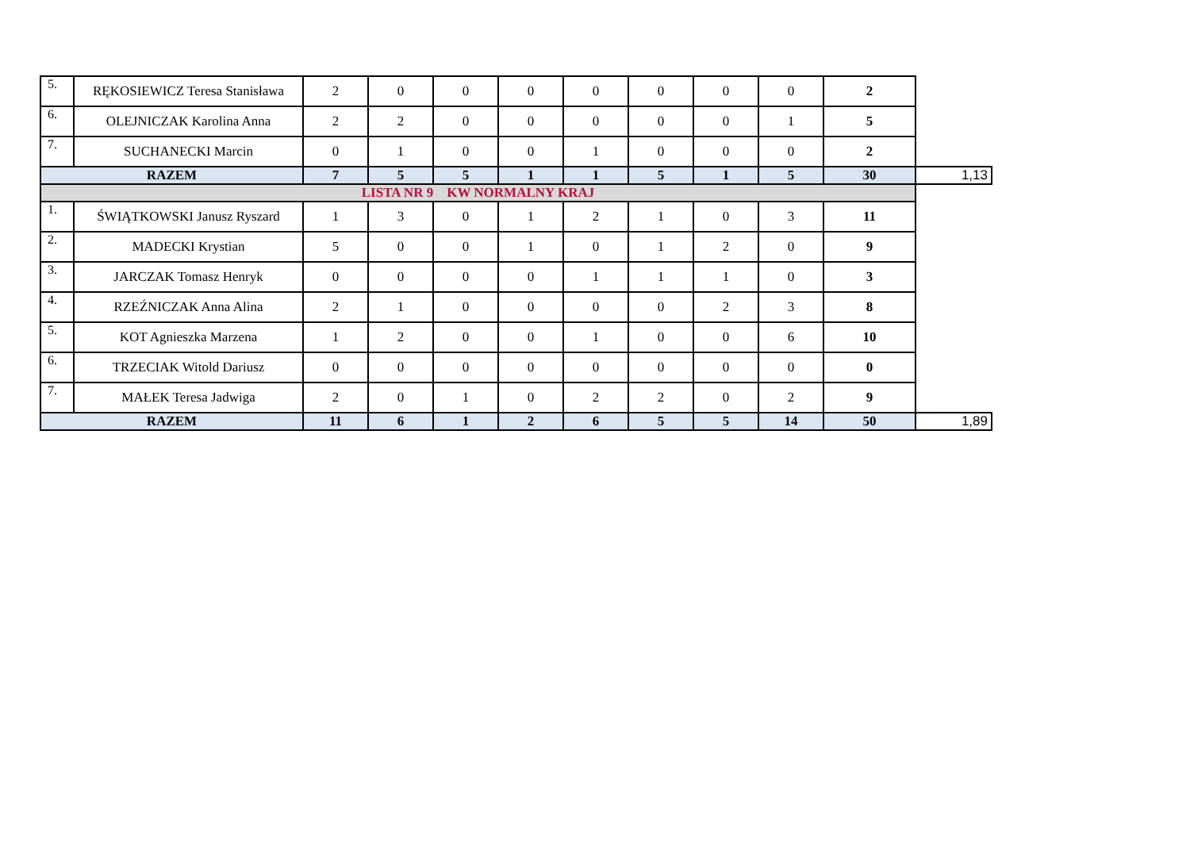| 5. | RĘKOSIEWICZ Teresa Stanisława | 2 | 0 | 0 | 0 | 0 | 0 | 0 | 0 | 2 | |
| 6. | OLEJNICZAK Karolina Anna | 2 | 2 | 0 | 0 | 0 | 0 | 0 | 1 | 5 | |
| 7. | SUCHANECKI Marcin | 0 | 1 | 0 | 0 | 1 | 0 | 0 | 0 | 2 | |
| RAZEM | | 7 | 5 | 5 | 1 | 1 | 5 | 1 | 5 | 30 | 1,13 |
| LISTA NR 9 KW NORMALNY KRAJ | | | | | | | | | | | |
| 1. | ŚWIĄTKOWSKI Janusz Ryszard | 1 | 3 | 0 | 1 | 2 | 1 | 0 | 3 | 11 | |
| 2. | MADECKI Krystian | 5 | 0 | 0 | 1 | 0 | 1 | 2 | 0 | 9 | |
| 3. | JARCZAK Tomasz Henryk | 0 | 0 | 0 | 0 | 1 | 1 | 1 | 0 | 3 | |
| 4. | RZEŹNICZAK Anna Alina | 2 | 1 | 0 | 0 | 0 | 0 | 2 | 3 | 8 | |
| 5. | KOT Agnieszka Marzena | 1 | 2 | 0 | 0 | 1 | 0 | 0 | 6 | 10 | |
| 6. | TRZECIAK Witold Dariusz | 0 | 0 | 0 | 0 | 0 | 0 | 0 | 0 | 0 | |
| 7. | MAŁEK Teresa Jadwiga | 2 | 0 | 1 | 0 | 2 | 2 | 0 | 2 | 9 | |
| RAZEM | | 11 | 6 | 1 | 2 | 6 | 5 | 5 | 14 | 50 | 1,89 |